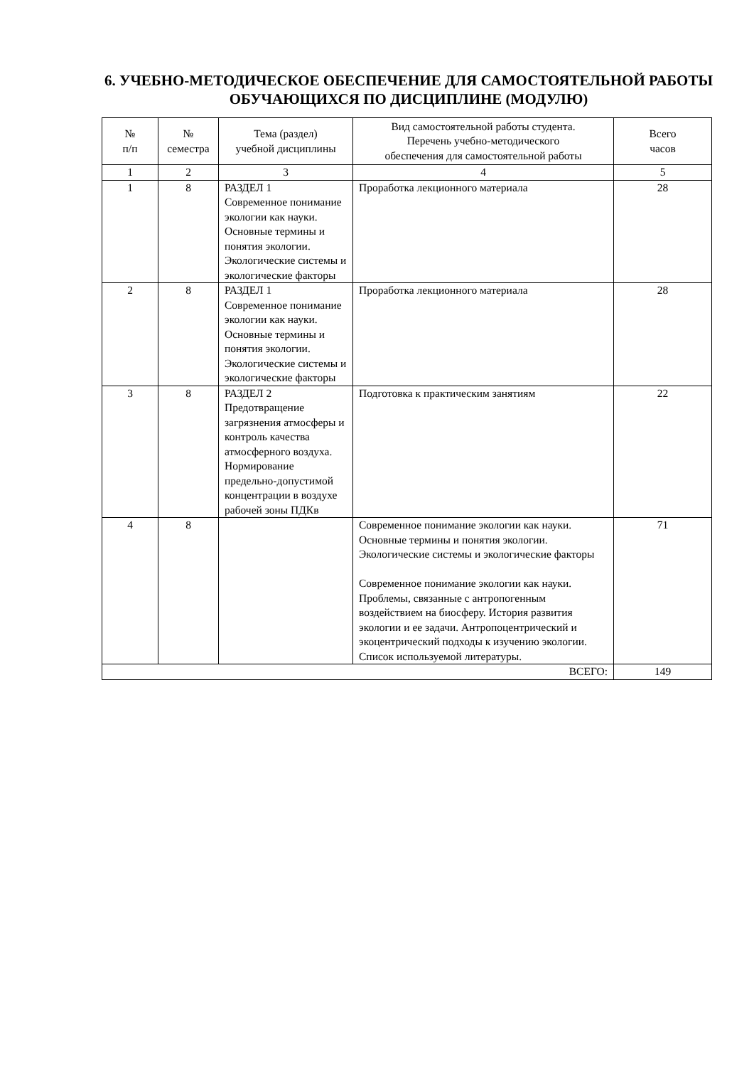6. УЧЕБНО-МЕТОДИЧЕСКОЕ ОБЕСПЕЧЕНИЕ ДЛЯ САМОСТОЯТЕЛЬНОЙ РАБОТЫ ОБУЧАЮЩИХСЯ ПО ДИСЦИПЛИНЕ (МОДУЛЮ)
| № п/п | № семестра | Тема (раздел) учебной дисциплины | Вид самостоятельной работы студента. Перечень учебно-методического обеспечения для самостоятельной работы | Всего часов |
| --- | --- | --- | --- | --- |
| 1 | 2 | 3 | 4 | 5 |
| 1 | 8 | РАЗДЕЛ 1 Современное понимание экологии как науки. Основные термины и понятия экологии. Экологические системы и экологические факторы | Проработка лекционного материала | 28 |
| 2 | 8 | РАЗДЕЛ 1 Современное понимание экологии как науки. Основные термины и понятия экологии. Экологические системы и экологические факторы | Проработка лекционного материала | 28 |
| 3 | 8 | РАЗДЕЛ 2 Предотвращение загрязнения атмосферы и контроль качества атмосферного воздуха. Нормирование предельно-допустимой концентрации в воздухе рабочей зоны ПДКв | Подготовка к практическим занятиям | 22 |
| 4 | 8 | | Современное понимание экологии как науки. Основные термины и понятия экологии. Экологические системы и экологические факторы Современное понимание экологии как науки. Проблемы, связанные с антропогенным воздействием на биосферу. История развития экологии и ее задачи. Антропоцентрический и экоцентрический подходы к изучению экологии. Список используемой литературы. | 71 |
| ВСЕГО: | | | | 149 |